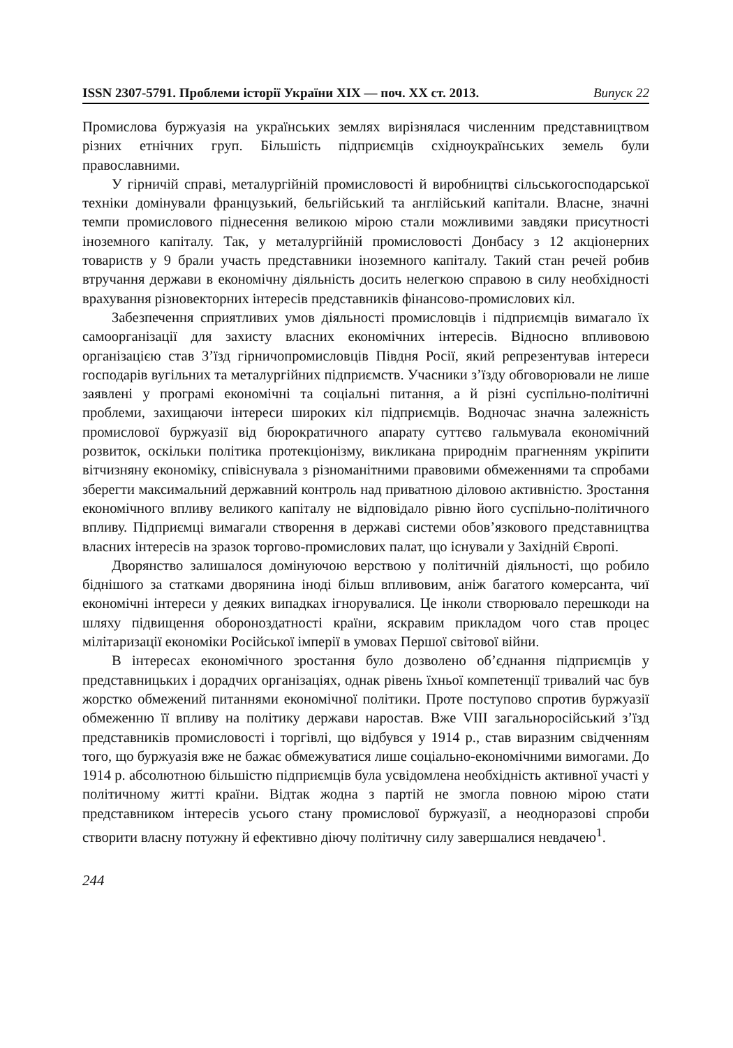ISSN 2307-5791. Проблеми історії України XIX — поч. XX ст. 2013. Випуск 22
Промислова буржуазія на українських землях вирізнялася численним представництвом різних етнічних груп. Більшість підприємців східноукраїнських земель були православними.
У гірничій справі, металургійній промисловості й виробництві сільськогосподарської техніки домінували французький, бельгійський та англійський капітали. Власне, значні темпи промислового піднесення великою мірою стали можливими завдяки присутності іноземного капіталу. Так, у металургійній промисловості Донбасу з 12 акціонерних товариств у 9 брали участь представники іноземного капіталу. Такий стан речей робив втручання держави в економічну діяльність досить нелегкою справою в силу необхідності врахування різновекторних інтересів представників фінансово-промислових кіл.
Забезпечення сприятливих умов діяльності промисловців і підприємців вимагало їх самоорганізації для захисту власних економічних інтересів. Відносно впливовою організацією став З’їзд гірничопромисловців Півдня Росії, який репрезентував інтереси господарів вугільних та металургійних підприємств. Учасники з’їзду обговорювали не лише заявлені у програмі економічні та соціальні питання, а й різні суспільно-політичні проблеми, захищаючи інтереси широких кіл підприємців. Водночас значна залежність промислової буржуазії від бюрократичного апарату суттєво гальмувала економічний розвиток, оскільки політика протекціонізму, викликана природнім прагненням укріпити вітчизняну економіку, співіснувала з різноманітними правовими обмеженнями та спробами зберегти максимальний державний контроль над приватною діловою активністю. Зростання економічного впливу великого капіталу не відповідало рівню його суспільно-політичного впливу. Підприємці вимагали створення в державі системи обов’язкового представництва власних інтересів на зразок торгово-промислових палат, що існували у Західній Європі.
Дворянство залишалося домінуючою верствою у політичній діяльності, що робило біднішого за статками дворянина іноді більш впливовим, аніж багатого комерсанта, чиї економічні інтереси у деяких випадках ігнорувалися. Це інколи створювало перешкоди на шляху підвищення обороноздатності країни, яскравим прикладом чого став процес мілітаризації економіки Російської імперії в умовах Першої світової війни.
В інтересах економічного зростання було дозволено об’єднання підприємців у представницьких і дорадчих організаціях, однак рівень їхньої компетенції тривалий час був жорстко обмежений питаннями економічної політики. Проте поступово спротив буржуазії обмеженню її впливу на політику держави наростав. Вже VIII загальноросійський з’їзд представників промисловості і торгівлі, що відбувся у 1914 р., став виразним свідченням того, що буржуазія вже не бажає обмежуватися лише соціально-економічними вимогами. До 1914 р. абсолютною більшістю підприємців була усвідомлена необхідність активної участі у політичному житті країни. Відтак жодна з партій не змогла повною мірою стати представником інтересів усього стану промислової буржуазії, а неодноразові спроби створити власну потужну й ефективно діючу політичну силу завершалися невдачею<sup>1</sup>.
244